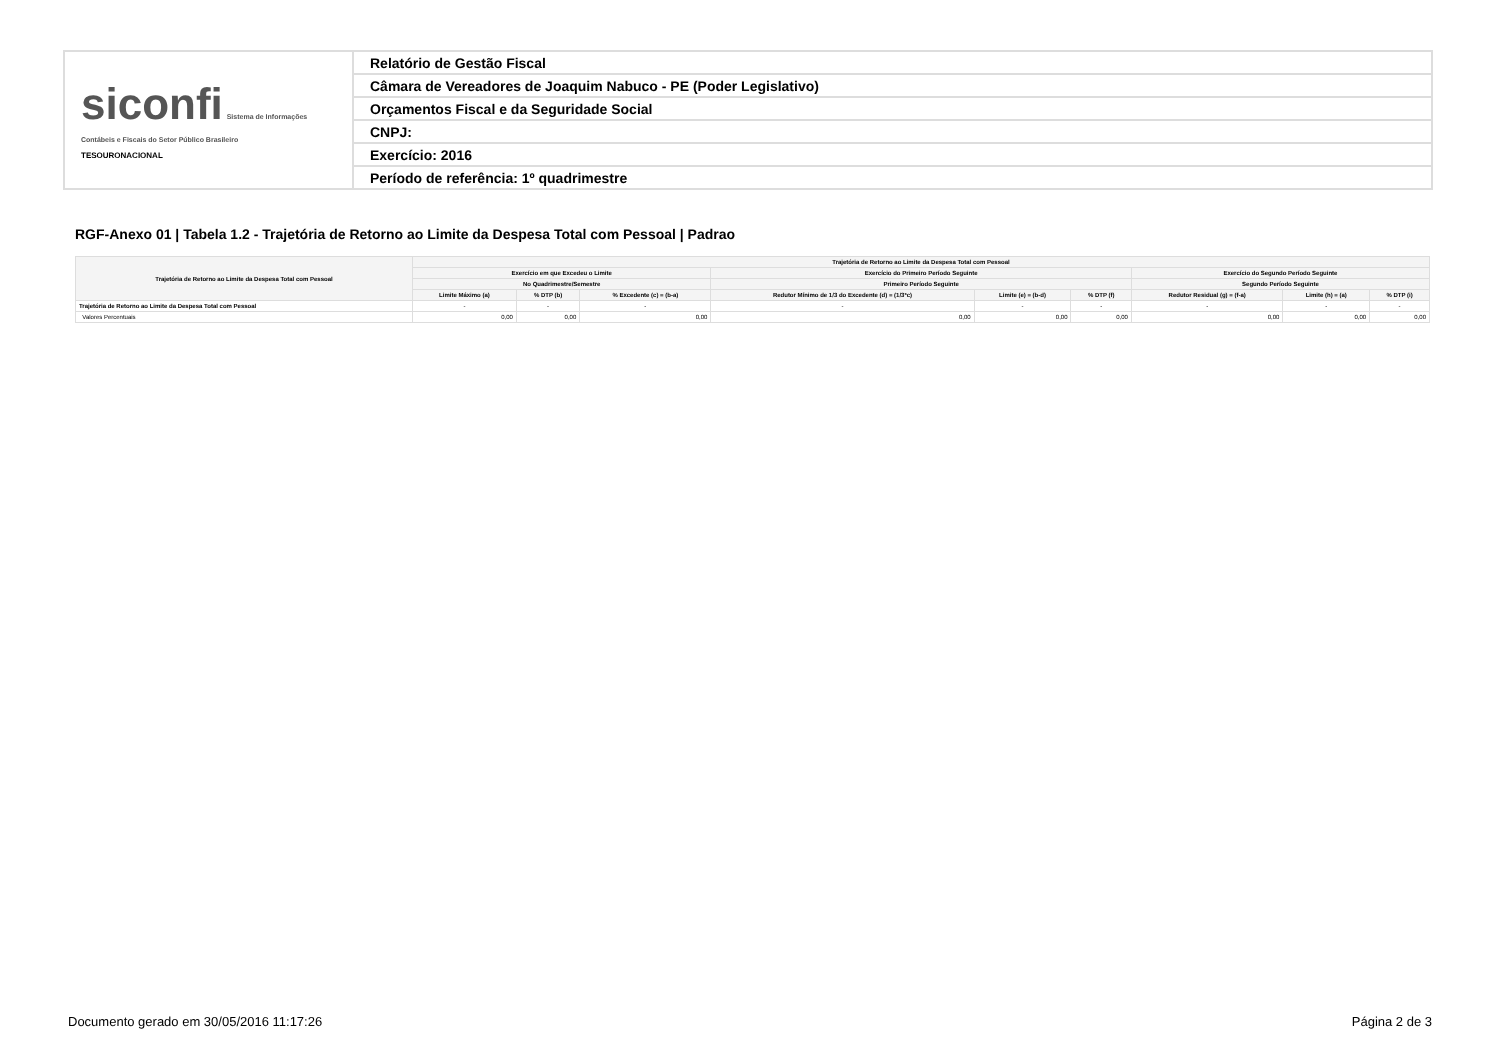| siconfi Sistema de Informações Contábeis e Fiscais do Setor Público Brasileiro TESOURONACIONAL | Relatório de Gestão Fiscal |
| | Câmara de Vereadores de Joaquim Nabuco - PE (Poder Legislativo) |
| | Orçamentos Fiscal e da Seguridade Social |
| | CNPJ: |
| | Exercício: 2016 |
| | Período de referência: 1º quadrimestre |
RGF-Anexo 01 | Tabela 1.2 - Trajetória de Retorno ao Limite da Despesa Total com Pessoal | Padrao
| Trajetória de Retorno ao Limite da Despesa Total com Pessoal | Trajetória de Retorno ao Limite da Despesa Total com Pessoal | | | | | | | | |
| --- | --- | --- | --- | --- | --- | --- | --- | --- | --- |
| | Exercício em que Excedeu o Limite | | | Exercício do Primeiro Período Seguinte | | | Exercício do Segundo Período Seguinte | | |
| | No Quadrimestre/Semestre | | | Primeiro Período Seguinte | | | Segundo Período Seguinte | | |
| | Limite Máximo (a) | % DTP (b) | % Excedente (c) = (b-a) | Redutor Mínimo de 1/3 do Excedente (d) = (1/3*c) | Limite (e) = (b-d) | % DTP (f) | Redutor Residual (g) = (f-a) | Limite (h) = (a) | % DTP (i) |
| Trajetória de Retorno ao Limite da Despesa Total com Pessoal | - | - | - | - | - | - | - | - | - |
| Valores Percentuais | 0,00 | 0,00 | 0,00 | 0,00 | 0,00 | 0,00 | 0,00 | 0,00 | 0,00 |
Documento gerado em 30/05/2016 11:17:26 Página 2 de 3